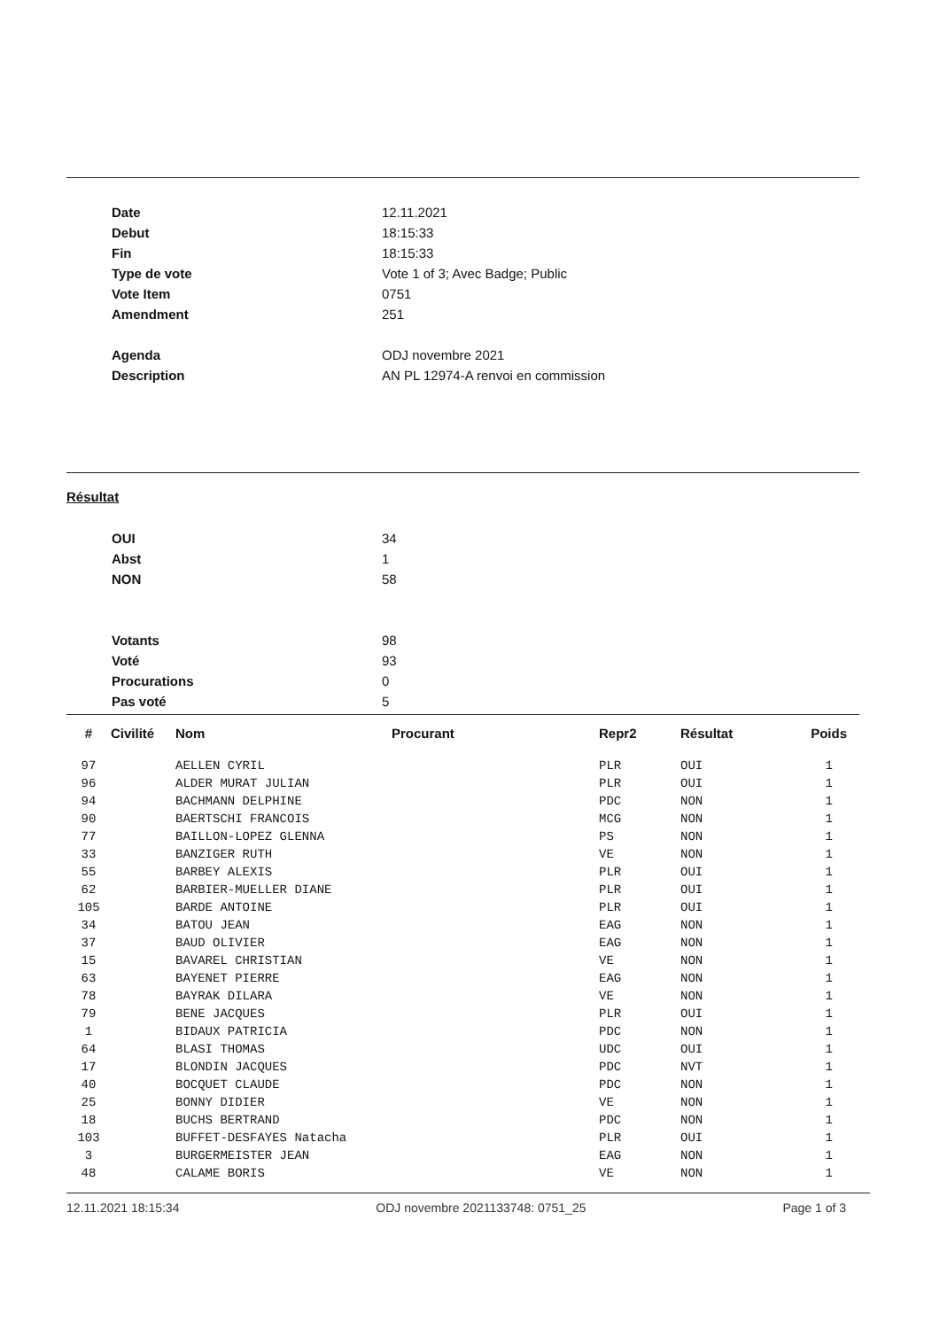Date 12.11.2021
Debut 18:15:33
Fin 18:15:33
Type de vote Vote 1 of 3; Avec Badge; Public
Vote Item 0751
Amendment 251
Agenda ODJ novembre 2021
Description AN PL 12974-A renvoi en commission
Résultat
OUI 34
Abst 1
NON 58
Votants 98
Voté 93
Procurations 0
Pas voté 5
| # | Civilité | Nom | Procurant | Repr2 | Résultat | Poids |
| --- | --- | --- | --- | --- | --- | --- |
| 97 | | AELLEN CYRIL | | PLR | OUI | 1 |
| 96 | | ALDER MURAT JULIAN | | PLR | OUI | 1 |
| 94 | | BACHMANN DELPHINE | | PDC | NON | 1 |
| 90 | | BAERTSCHI FRANCOIS | | MCG | NON | 1 |
| 77 | | BAILLON-LOPEZ GLENNA | | PS | NON | 1 |
| 33 | | BANZIGER RUTH | | VE | NON | 1 |
| 55 | | BARBEY ALEXIS | | PLR | OUI | 1 |
| 62 | | BARBIER-MUELLER DIANE | | PLR | OUI | 1 |
| 105 | | BARDE ANTOINE | | PLR | OUI | 1 |
| 34 | | BATOU JEAN | | EAG | NON | 1 |
| 37 | | BAUD OLIVIER | | EAG | NON | 1 |
| 15 | | BAVAREL CHRISTIAN | | VE | NON | 1 |
| 63 | | BAYENET PIERRE | | EAG | NON | 1 |
| 78 | | BAYRAK DILARA | | VE | NON | 1 |
| 79 | | BENE JACQUES | | PLR | OUI | 1 |
| 1 | | BIDAUX PATRICIA | | PDC | NON | 1 |
| 64 | | BLASI THOMAS | | UDC | OUI | 1 |
| 17 | | BLONDIN JACQUES | | PDC | NVT | 1 |
| 40 | | BOCQUET CLAUDE | | PDC | NON | 1 |
| 25 | | BONNY DIDIER | | VE | NON | 1 |
| 18 | | BUCHS BERTRAND | | PDC | NON | 1 |
| 103 | | BUFFET-DESFAYES Natacha | | PLR | OUI | 1 |
| 3 | | BURGERMEISTER JEAN | | EAG | NON | 1 |
| 48 | | CALAME BORIS | | VE | NON | 1 |
12.11.2021 18:15:34 ODJ novembre 2021133748: 0751_25 Page 1 of 3